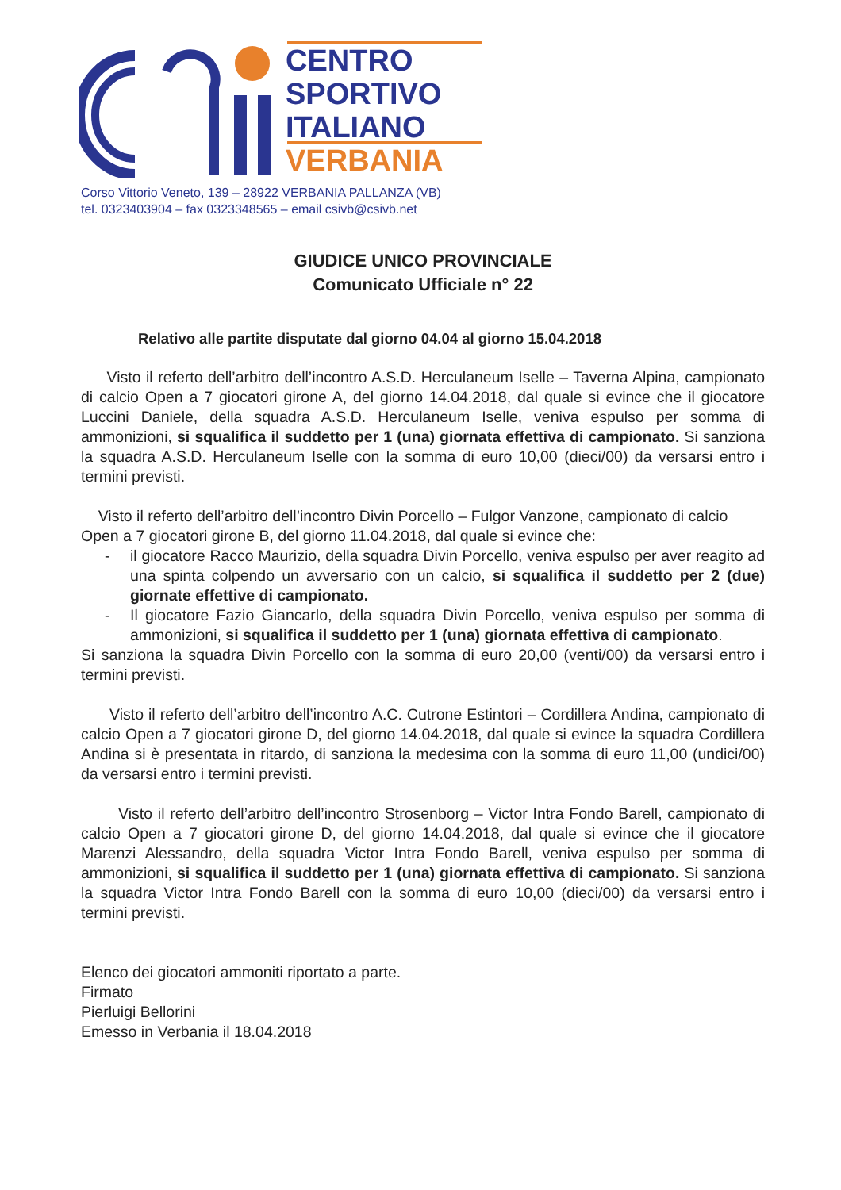CENTRO
SPORTIVO
ITALIANO
VERBANIA
Corso Vittorio Veneto, 139 – 28922 VERBANIA PALLANZA (VB)
tel. 0323403904 – fax 0323348565 – email csivb@csivb.net
GIUDICE UNICO PROVINCIALE
Comunicato Ufficiale n° 22
Relativo alle partite disputate dal giorno 04.04 al giorno 15.04.2018
Visto il referto dell’arbitro dell’incontro A.S.D. Herculaneum Iselle – Taverna Alpina, campionato di calcio Open a 7 giocatori girone A, del giorno 14.04.2018, dal quale si evince che il giocatore Luccini Daniele, della squadra A.S.D. Herculaneum Iselle, veniva espulso per somma di ammonizioni, si squalifica il suddetto per 1 (una) giornata effettiva di campionato. Si sanziona la squadra A.S.D. Herculaneum Iselle con la somma di euro 10,00 (dieci/00) da versarsi entro i termini previsti.
Visto il referto dell’arbitro dell’incontro Divin Porcello – Fulgor Vanzone, campionato di calcio Open a 7 giocatori girone B, del giorno 11.04.2018, dal quale si evince che:
- il giocatore Racco Maurizio, della squadra Divin Porcello, veniva espulso per aver reagito ad una spinta colpendo un avversario con un calcio, si squalifica il suddetto per 2 (due) giornate effettive di campionato.
- Il giocatore Fazio Giancarlo, della squadra Divin Porcello, veniva espulso per somma di ammonizioni, si squalifica il suddetto per 1 (una) giornata effettiva di campionato.
Si sanziona la squadra Divin Porcello con la somma di euro 20,00 (venti/00) da versarsi entro i termini previsti.
Visto il referto dell’arbitro dell’incontro A.C. Cutrone Estintori – Cordillera Andina, campionato di calcio Open a 7 giocatori girone D, del giorno 14.04.2018, dal quale si evince la squadra Cordillera Andina si è presentata in ritardo, di sanziona la medesima con la somma di euro 11,00 (undici/00) da versarsi entro i termini previsti.
Visto il referto dell’arbitro dell’incontro Strosenborg – Victor Intra Fondo Barell, campionato di calcio Open a 7 giocatori girone D, del giorno 14.04.2018, dal quale si evince che il giocatore Marenzi Alessandro, della squadra Victor Intra Fondo Barell, veniva espulso per somma di ammonizioni, si squalifica il suddetto per 1 (una) giornata effettiva di campionato. Si sanziona la squadra Victor Intra Fondo Barell con la somma di euro 10,00 (dieci/00) da versarsi entro i termini previsti.
Elenco dei giocatori ammoniti riportato a parte.
Firmato
Pierluigi Bellorini
Emesso in Verbania il 18.04.2018